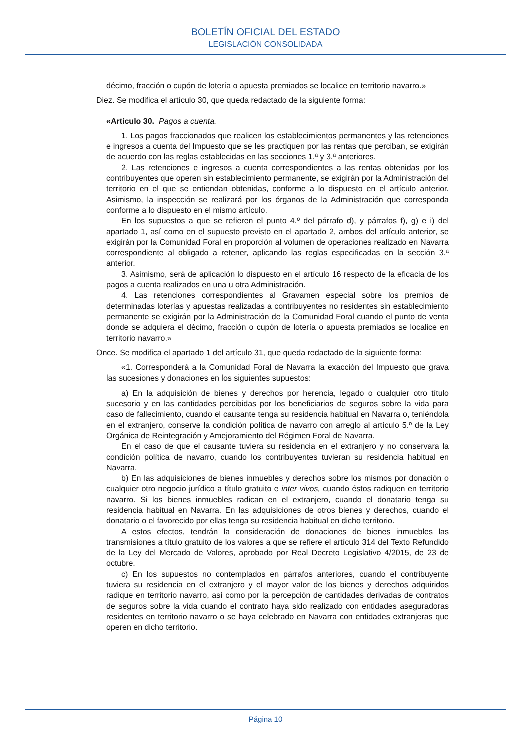BOLETÍN OFICIAL DEL ESTADO
LEGISLACIÓN CONSOLIDADA
décimo, fracción o cupón de lotería o apuesta premiados se localice en territorio navarro.»
Diez. Se modifica el artículo 30, que queda redactado de la siguiente forma:
«Artículo 30. Pagos a cuenta.
1. Los pagos fraccionados que realicen los establecimientos permanentes y las retenciones e ingresos a cuenta del Impuesto que se les practiquen por las rentas que perciban, se exigirán de acuerdo con las reglas establecidas en las secciones 1.ª y 3.ª anteriores.
2. Las retenciones e ingresos a cuenta correspondientes a las rentas obtenidas por los contribuyentes que operen sin establecimiento permanente, se exigirán por la Administración del territorio en el que se entiendan obtenidas, conforme a lo dispuesto en el artículo anterior. Asimismo, la inspección se realizará por los órganos de la Administración que corresponda conforme a lo dispuesto en el mismo artículo.
En los supuestos a que se refieren el punto 4.º del párrafo d), y párrafos f), g) e i) del apartado 1, así como en el supuesto previsto en el apartado 2, ambos del artículo anterior, se exigirán por la Comunidad Foral en proporción al volumen de operaciones realizado en Navarra correspondiente al obligado a retener, aplicando las reglas especificadas en la sección 3.ª anterior.
3. Asimismo, será de aplicación lo dispuesto en el artículo 16 respecto de la eficacia de los pagos a cuenta realizados en una u otra Administración.
4. Las retenciones correspondientes al Gravamen especial sobre los premios de determinadas loterías y apuestas realizadas a contribuyentes no residentes sin establecimiento permanente se exigirán por la Administración de la Comunidad Foral cuando el punto de venta donde se adquiera el décimo, fracción o cupón de lotería o apuesta premiados se localice en territorio navarro.»
Once. Se modifica el apartado 1 del artículo 31, que queda redactado de la siguiente forma:
«1. Corresponderá a la Comunidad Foral de Navarra la exacción del Impuesto que grava las sucesiones y donaciones en los siguientes supuestos:
a) En la adquisición de bienes y derechos por herencia, legado o cualquier otro título sucesorio y en las cantidades percibidas por los beneficiarios de seguros sobre la vida para caso de fallecimiento, cuando el causante tenga su residencia habitual en Navarra o, teniéndola en el extranjero, conserve la condición política de navarro con arreglo al artículo 5.º de la Ley Orgánica de Reintegración y Amejoramiento del Régimen Foral de Navarra.
En el caso de que el causante tuviera su residencia en el extranjero y no conservara la condición política de navarro, cuando los contribuyentes tuvieran su residencia habitual en Navarra.
b) En las adquisiciones de bienes inmuebles y derechos sobre los mismos por donación o cualquier otro negocio jurídico a título gratuito e inter vivos, cuando éstos radiquen en territorio navarro. Si los bienes inmuebles radican en el extranjero, cuando el donatario tenga su residencia habitual en Navarra. En las adquisiciones de otros bienes y derechos, cuando el donatario o el favorecido por ellas tenga su residencia habitual en dicho territorio.
A estos efectos, tendrán la consideración de donaciones de bienes inmuebles las transmisiones a título gratuito de los valores a que se refiere el artículo 314 del Texto Refundido de la Ley del Mercado de Valores, aprobado por Real Decreto Legislativo 4/2015, de 23 de octubre.
c) En los supuestos no contemplados en párrafos anteriores, cuando el contribuyente tuviera su residencia en el extranjero y el mayor valor de los bienes y derechos adquiridos radique en territorio navarro, así como por la percepción de cantidades derivadas de contratos de seguros sobre la vida cuando el contrato haya sido realizado con entidades aseguradoras residentes en territorio navarro o se haya celebrado en Navarra con entidades extranjeras que operen en dicho territorio.
Página 10